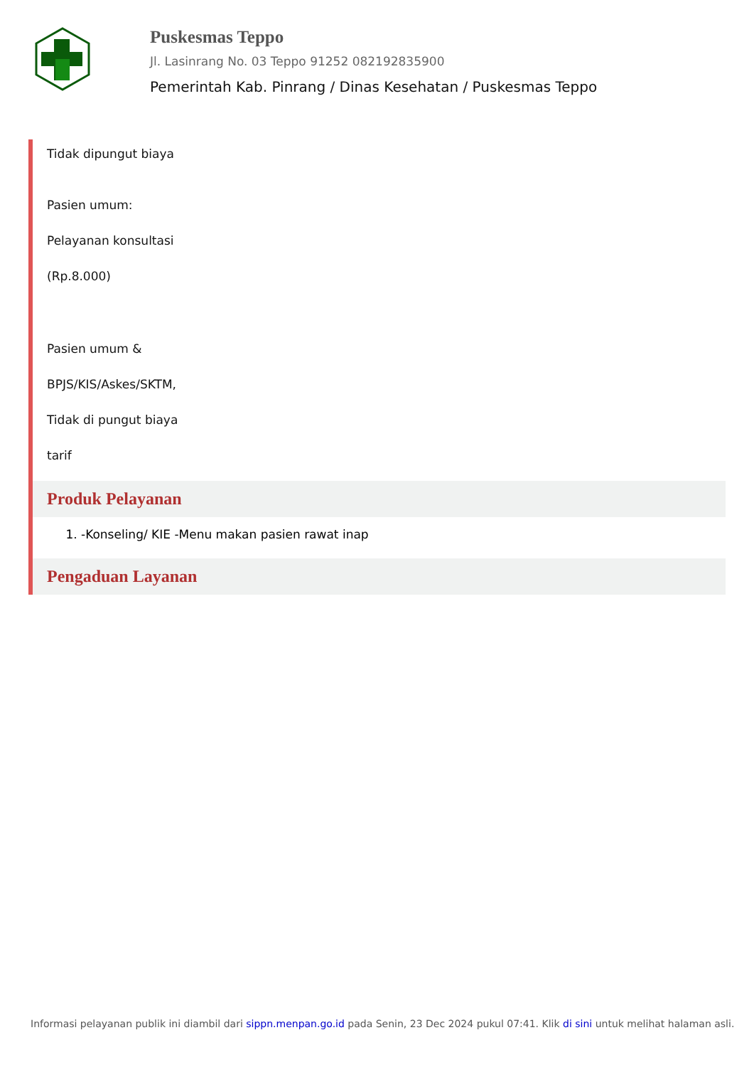Puskesmas Teppo
Jl. Lasinrang No. 03 Teppo 91252 082192835900
Pemerintah Kab. Pinrang / Dinas Kesehatan / Puskesmas Teppo
Tidak dipungut biaya
Pasien umum:
Pelayanan konsultasi
(Rp.8.000)
Pasien umum &
BPJS/KIS/Askes/SKTM,
Tidak di pungut biaya
tarif
Produk Pelayanan
1. -Konseling/ KIE -Menu makan pasien rawat inap
Pengaduan Layanan
Informasi pelayanan publik ini diambil dari sippn.menpan.go.id pada Senin, 23 Dec 2024 pukul 07:41. Klik di sini untuk melihat halaman asli.